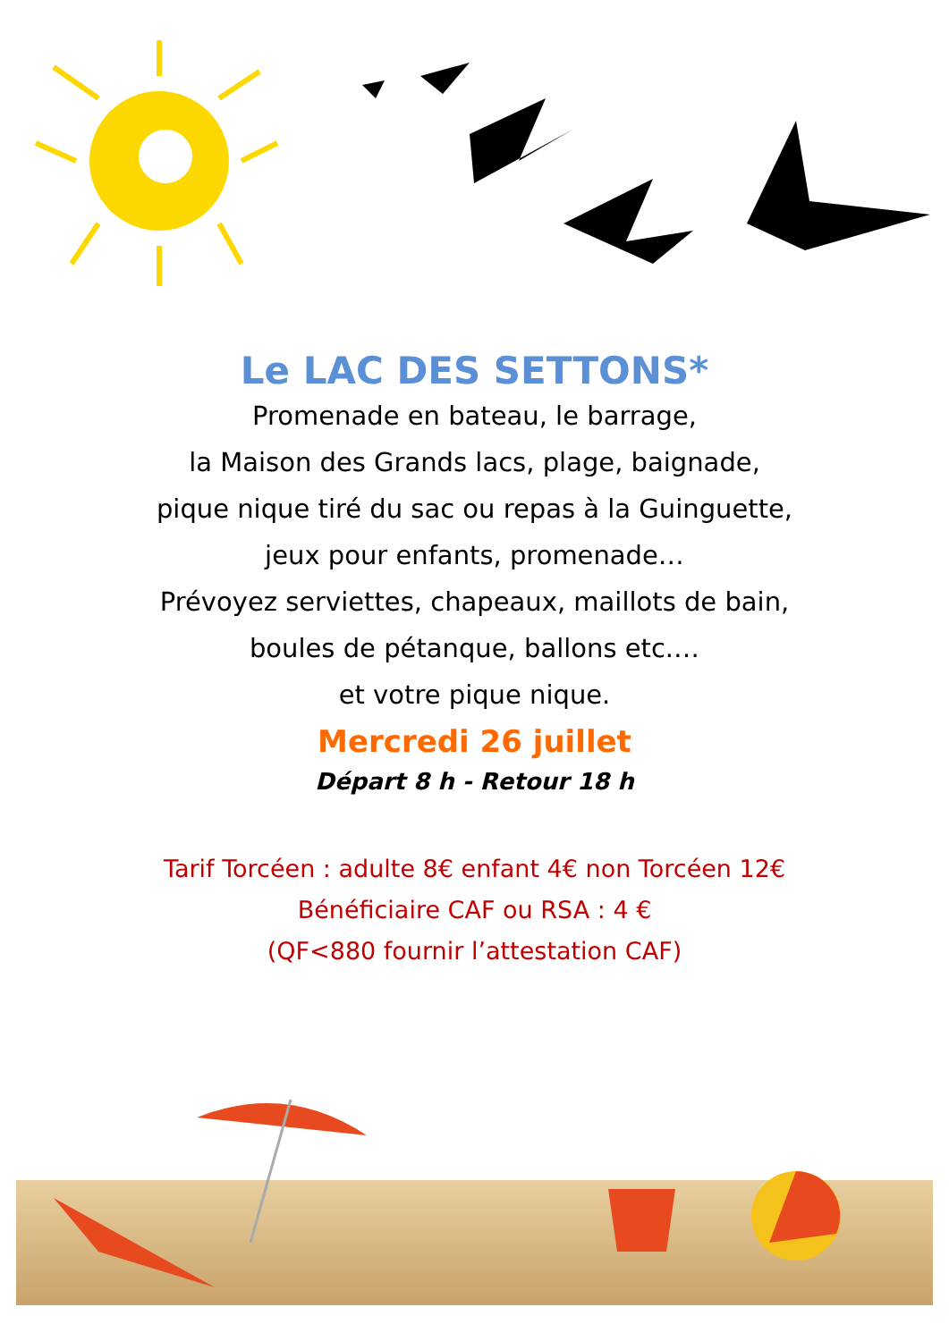Le LAC DES SETTONS*
Promenade en bateau, le barrage,
la Maison des Grands lacs, plage, baignade,
pique nique tiré du sac ou repas à la Guinguette,
jeux pour enfants, promenade…
Prévoyez serviettes, chapeaux, maillots de bain,
boules de pétanque, ballons etc.…
et votre pique nique.
Mercredi 26 juillet
Départ 8 h - Retour 18 h
Tarif Torcéen : adulte 8€ enfant 4€ non Torcéen 12€
Bénéficiaire CAF ou RSA : 4 €
(QF<880 fournir l’attestation CAF)